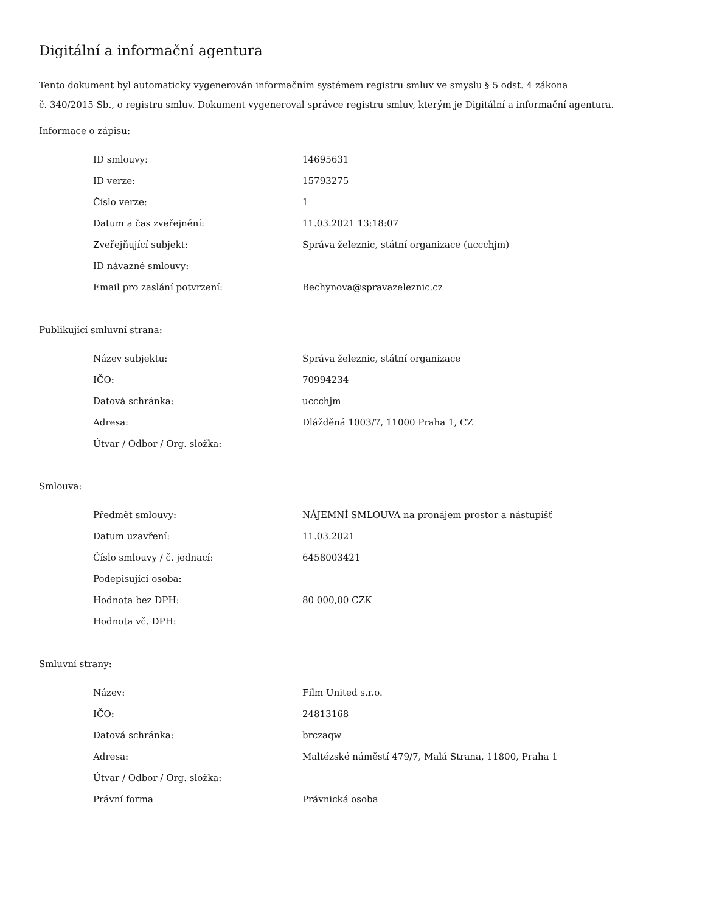Digitální a informační agentura
Tento dokument byl automaticky vygenerován informačním systémem registru smluv ve smyslu § 5 odst. 4 zákona
č. 340/2015 Sb., o registru smluv. Dokument vygeneroval správce registru smluv, kterým je Digitální a informační agentura.
Informace o zápisu:
| ID smlouvy: | 14695631 |
| ID verze: | 15793275 |
| Číslo verze: | 1 |
| Datum a čas zveřejnění: | 11.03.2021 13:18:07 |
| Zveřejňující subjekt: | Správa železnic, státní organizace (uccchjm) |
| ID návazné smlouvy: | |
| Email pro zaslání potvrzení: | Bechynova@spravazeleznic.cz |
Publikující smluvní strana:
| Název subjektu: | Správa železnic, státní organizace |
| IČO: | 70994234 |
| Datová schránka: | uccchjm |
| Adresa: | Dlážděná 1003/7, 11000 Praha 1, CZ |
| Útvar / Odbor / Org. složka: | |
Smlouva:
| Předmět smlouvy: | NÁJEMNÍ SMLOUVA na pronájem prostor a nástupišť |
| Datum uzavření: | 11.03.2021 |
| Číslo smlouvy / č. jednací: | 6458003421 |
| Podepisující osoba: | |
| Hodnota bez DPH: | 80 000,00 CZK |
| Hodnota vč. DPH: | |
Smluvní strany:
| Název: | Film United s.r.o. |
| IČO: | 24813168 |
| Datová schránka: | brczaqw |
| Adresa: | Maltézské náměstí 479/7, Malá Strana, 11800, Praha 1 |
| Útvar / Odbor / Org. složka: | |
| Právní forma | Právnická osoba |